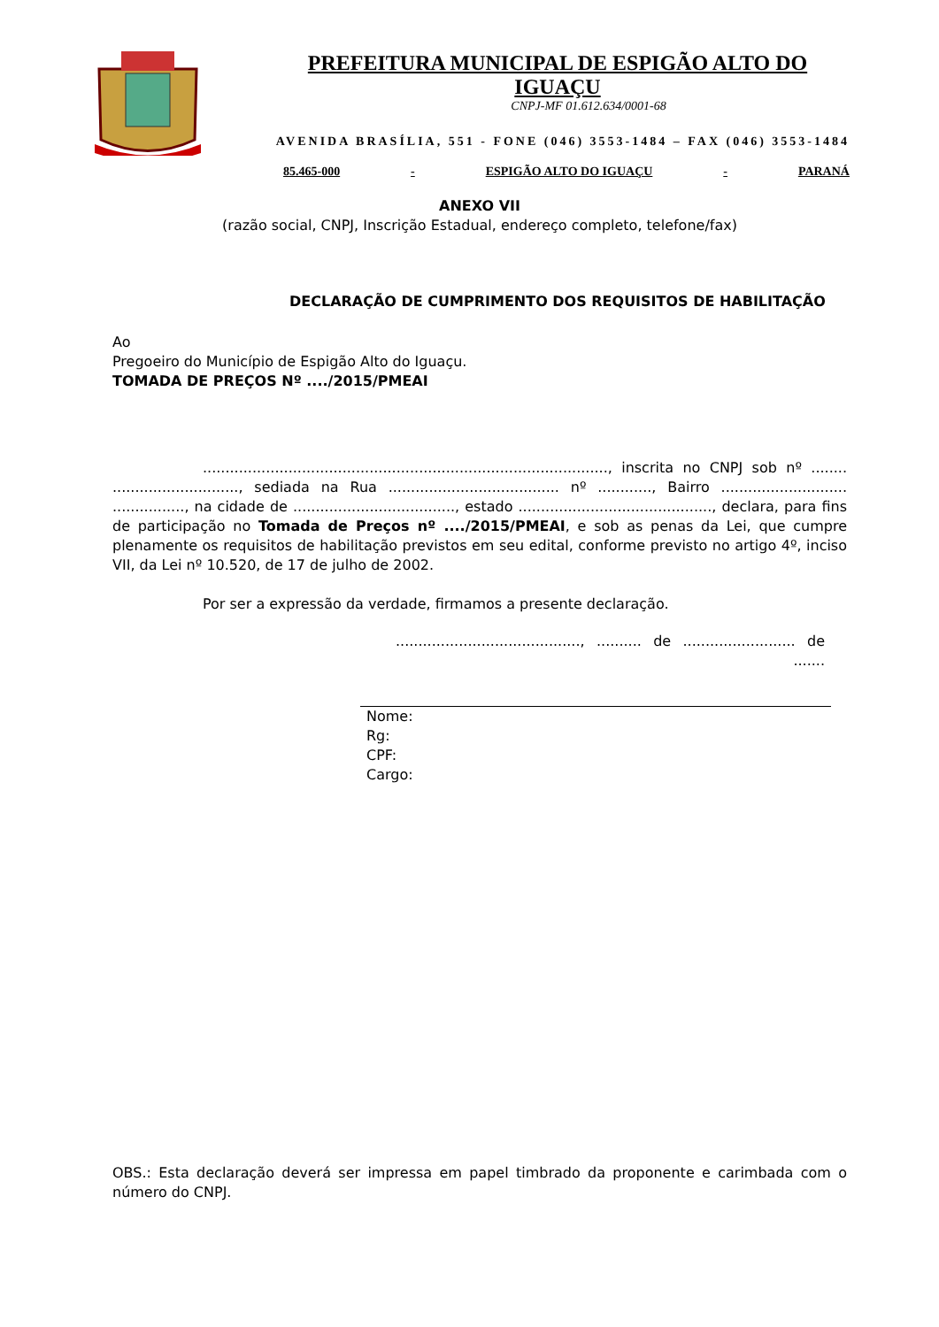PREFEITURA MUNICIPAL DE ESPIGÃO ALTO DO IGUAÇU
CNPJ-MF 01.612.634/0001-68
AVENIDA BRASÍLIA, 551 - FONE (046) 3553-1484 – FAX (046) 3553-1484
85.465-000 - ESPIGÃO ALTO DO IGUAÇU - PARANÁ
ANEXO VII
(razão social, CNPJ, Inscrição Estadual, endereço completo, telefone/fax)
DECLARAÇÃO DE CUMPRIMENTO DOS REQUISITOS DE HABILITAÇÃO
Ao
Pregoeiro do Município de Espigão Alto do Iguaçu.
TOMADA DE PREÇOS Nº ..../2015/PMEAI
.........................................................................................., inscrita no CNPJ sob nº ........ ............................, sediada na Rua ...................................... nº ............, Bairro ............................ ................, na cidade de ...................................., estado ..........................................., declara, para fins de participação no Tomada de Preços nº ..../2015/PMEAI, e sob as penas da Lei, que cumpre plenamente os requisitos de habilitação previstos em seu edital, conforme previsto no artigo 4º, inciso VII, da Lei nº 10.520, de 17 de julho de 2002.
Por ser a expressão da verdade, firmamos a presente declaração.
........................................., .......... de ......................... de .......
Nome:
Rg:
CPF:
Cargo:
OBS.: Esta declaração deverá ser impressa em papel timbrado da proponente e carimbada com o número do CNPJ.